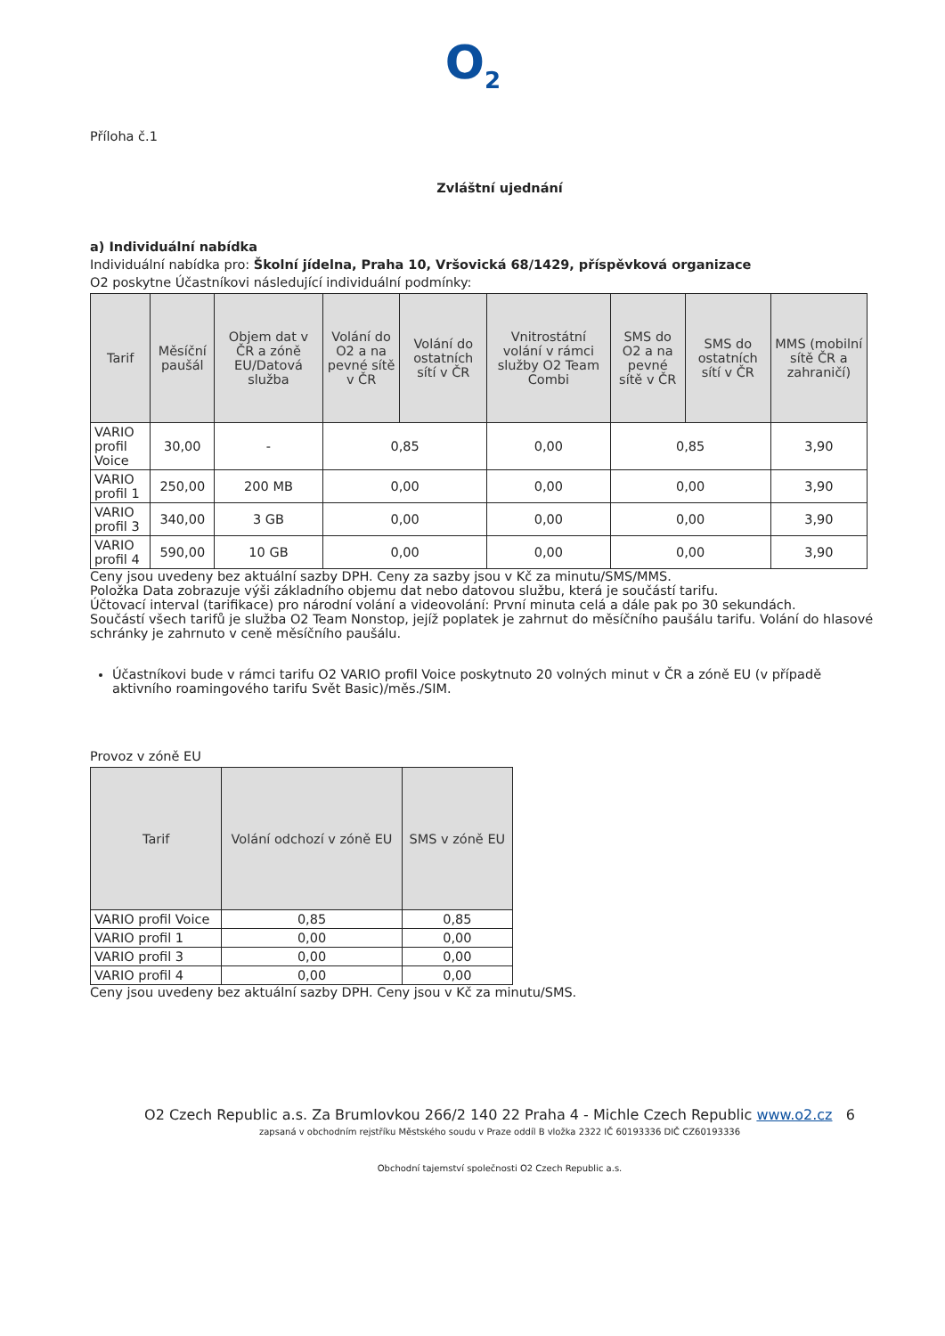O<sub>2</sub>
Příloha č.1
Zvláštní ujednání
a) Individuální nabídka
Individuální nabídka pro: Školní jídelna, Praha 10, Vršovická 68/1429, příspěvková organizace
O2 poskytne Účastníkovi následující individuální podmínky:
| Tarif | Měsíční paušál | Objem dat v ČR a zóně EU/Datová služba | Volání do O2 a na pevné sítě v ČR | Volání do ostatních sítí v ČR | Vnitrostátní volání v rámci služby O2 Team Combi | SMS do O2 a na pevné sítě v ČR | SMS do ostatních sítí v ČR | MMS (mobilní sítě ČR a zahraničí) |
| --- | --- | --- | --- | --- | --- | --- | --- | --- |
| VARIO profil Voice | 30,00 | - | 0,85 | | 0,00 | 0,85 | | 3,90 |
| VARIO profil 1 | 250,00 | 200 MB | 0,00 | | 0,00 | 0,00 | | 3,90 |
| VARIO profil 3 | 340,00 | 3 GB | 0,00 | | 0,00 | 0,00 | | 3,90 |
| VARIO profil 4 | 590,00 | 10 GB | 0,00 | | 0,00 | 0,00 | | 3,90 |
Ceny jsou uvedeny bez aktuální sazby DPH. Ceny za sazby jsou v Kč za minutu/SMS/MMS.
Položka Data zobrazuje výši základního objemu dat nebo datovou službu, která je součástí tarifu.
Účtovací interval (tarifikace) pro národní volání a videovolání: První minuta celá a dále pak po 30 sekundách.
Součástí všech tarifů je služba O2 Team Nonstop, jejíž poplatek je zahrnut do měsíčního paušálu tarifu. Volání do hlasové schránky je zahrnuto v ceně měsíčního paušálu.
Účastníkovi bude v rámci tarifu O2 VARIO profil Voice poskytnuto 20 volných minut v ČR a zóně EU (v případě aktivního roamingového tarifu Svět Basic)/měs./SIM.
Provoz v zóně EU
| Tarif | Volání odchozí v zóně EU | SMS v zóně EU |
| --- | --- | --- |
| VARIO profil Voice | 0,85 | 0,85 |
| VARIO profil 1 | 0,00 | 0,00 |
| VARIO profil 3 | 0,00 | 0,00 |
| VARIO profil 4 | 0,00 | 0,00 |
Ceny jsou uvedeny bez aktuální sazby DPH. Ceny jsou v Kč za minutu/SMS.
O2 Czech Republic a.s. Za Brumlovkou 266/2 140 22 Praha 4 - Michle Czech Republic www.o2.cz 6
zapsaná v obchodním rejstříku Městského soudu v Praze oddíl B vložka 2322 IČ 60193336 DIČ CZ60193336
Obchodní tajemství společnosti O2 Czech Republic a.s.